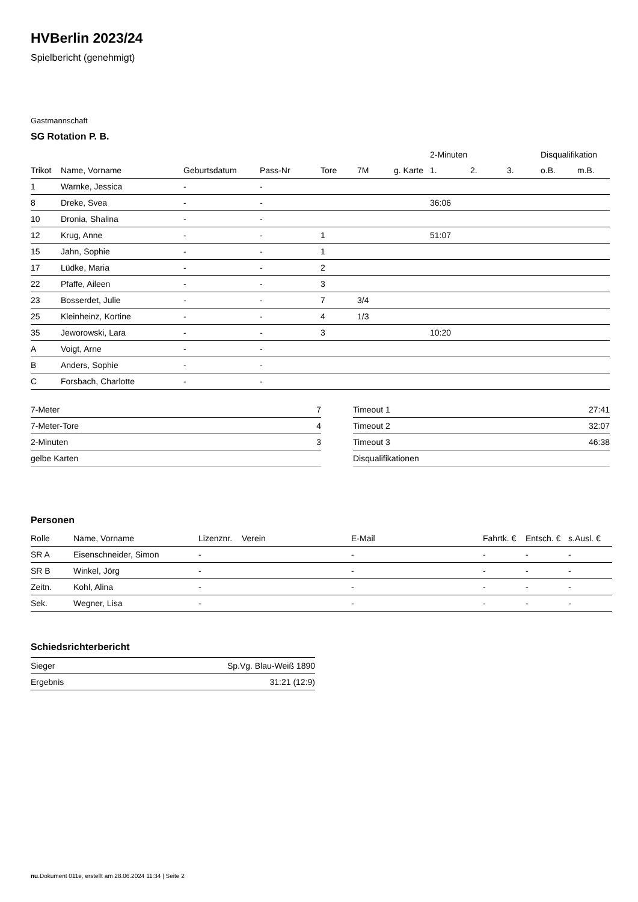HVBerlin 2023/24
Spielbericht (genehmigt)
Gastmannschaft
SG Rotation P. B.
| | | | | | | | 2-Minuten | | | Disqualifikation | |
| --- | --- | --- | --- | --- | --- | --- | --- | --- | --- | --- | --- |
| Trikot | Name, Vorname | Geburtsdatum | Pass-Nr | Tore | 7M | g. Karte | 1. | 2. | 3. | o.B. | m.B. |
| 1 | Warnke, Jessica | - | - | | | | | | | | |
| 8 | Dreke, Svea | - | - | | | | 36:06 | | | | |
| 10 | Dronia, Shalina | - | - | | | | | | | | |
| 12 | Krug, Anne | - | - | 1 | | | 51:07 | | | | |
| 15 | Jahn, Sophie | - | - | 1 | | | | | | | |
| 17 | Lüdke, Maria | - | - | 2 | | | | | | | |
| 22 | Pfaffe, Aileen | - | - | 3 | | | | | | | |
| 23 | Bosserdet, Julie | - | - | 7 | 3/4 | | | | | | |
| 25 | Kleinheinz, Kortine | - | - | 4 | 1/3 | | | | | | |
| 35 | Jeworowski, Lara | - | - | 3 | | | 10:20 | | | | |
| A | Voigt, Arne | - | - | | | | | | | | |
| B | Anders, Sophie | - | - | | | | | | | | |
| C | Forsbach, Charlotte | - | - | | | | | | | | |
| 7-Meter | 7 |
| 7-Meter-Tore | 4 |
| 2-Minuten | 3 |
| gelbe Karten | |
| Timeout 1 | 27:41 |
| Timeout 2 | 32:07 |
| Timeout 3 | 46:38 |
| Disqualifikationen | |
Personen
| Rolle | Name, Vorname | Lizenznr. | Verein | E-Mail | Fahrtk. € | Entsch. € | s.Ausl. € |
| --- | --- | --- | --- | --- | --- | --- | --- |
| SR A | Eisenschneider, Simon | - | | - | - | - | - |
| SR B | Winkel, Jörg | - | | - | - | - | - |
| Zeitn. | Kohl, Alina | - | | - | - | - | - |
| Sek. | Wegner, Lisa | - | | - | - | - | - |
Schiedsrichterbericht
| Sieger | Sp.Vg. Blau-Weiß 1890 |
| Ergebnis | 31:21 (12:9) |
nu.Dokument 011e, erstellt am 28.06.2024 11:34 | Seite 2